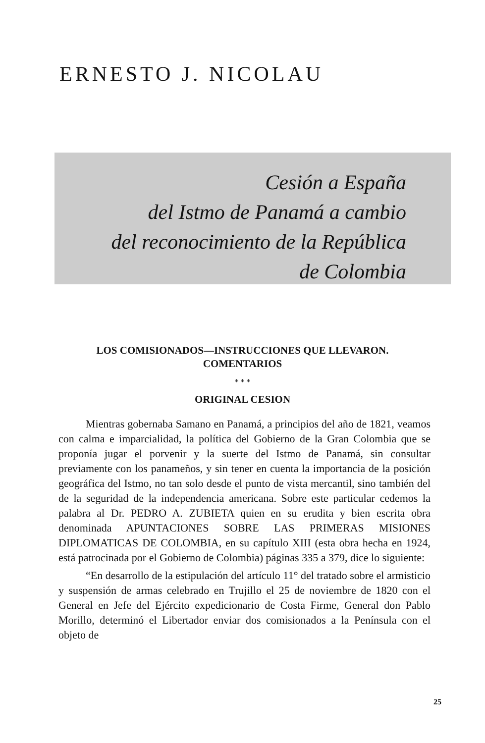ERNESTO J. NICOLAU
Cesión a España
del Istmo de Panamá a cambio
del reconocimiento de la República
de Colombia
LOS COMISIONADOS—INSTRUCCIONES QUE LLEVARON. COMENTARIOS
* * *
ORIGINAL CESION
Mientras gobernaba Samano en Panamá, a principios del año de 1821, veamos con calma e imparcialidad, la política del Gobierno de la Gran Colombia que se proponía jugar el porvenir y la suerte del Istmo de Panamá, sin consultar previamente con los panameños, y sin tener en cuenta la importancia de la posición geográfica del Istmo, no tan solo desde el punto de vista mercantil, sino también del de la seguridad de la independencia americana. Sobre este particular cedemos la palabra al Dr. PEDRO A. ZUBIETA quien en su erudita y bien escrita obra denominada APUNTACIONES SOBRE LAS PRIMERAS MISIONES DIPLOMATICAS DE COLOMBIA, en su capítulo XIII (esta obra hecha en 1924, está patrocinada por el Gobierno de Colombia) páginas 335 a 379, dice lo siguiente:
“En desarrollo de la estipulación del artículo 11° del tratado sobre el armisticio y suspensión de armas celebrado en Trujillo el 25 de noviembre de 1820 con el General en Jefe del Ejército expedicionario de Costa Firme, General don Pablo Morillo, determinó el Libertador enviar dos comisionados a la Península con el objeto de
25